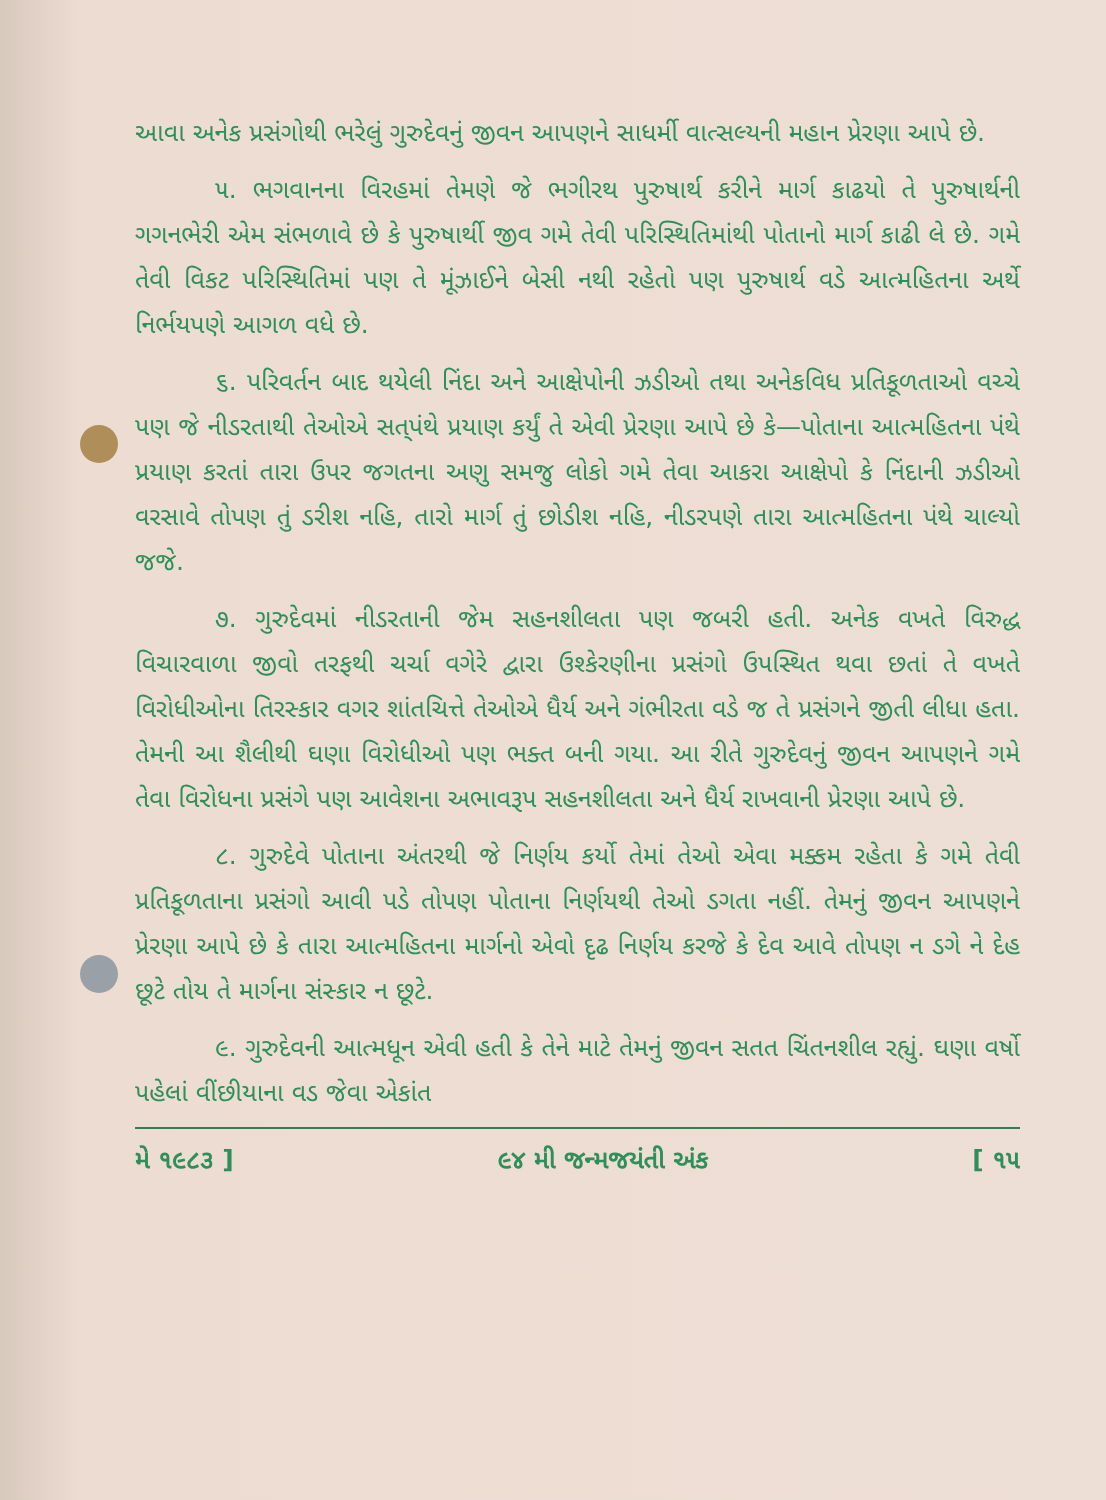આવા અનેક પ્રસંગોથી ભરેલું ગુરુદેવનું જીવન આપણને સાધર્મી વાત્સલ્યની મહાન પ્રેરણા આપે છે.
૫. ભગવાનના વિરહમાં તેમણે જે ભગીરથ પુરુષાર્થ કરીને માર્ગ કાઢયો તે પુરુષાર્થની ગગનભેરી એમ સંભળાવે છે કે પુરુષાર્થી જીવ ગમે તેવી પરિસ્થિતિમાંથી પોતાનો માર્ગ કાઢી લે છે. ગમે તેવી વિકટ પરિસ્થિતિમાં પણ તે મૂંઝાઈને બેસી નથી રહેતો પણ પુરુષાર્થ વડે આત્મહિતના અર્થે નિર્ભયપણે આગળ વધે છે.
૬. પરિવર્તન બાદ થયેલી નિંદા અને આક્ષેપોની ઝડીઓ તથા અનેકવિધ પ્રતિકૂળતાઓ વચ્ચે પણ જે નીડરતાથી તેઓએ સત્‌પંથે પ્રયાણ કર્યું તે એવી પ્રેરણા આપે છે કે—પોતાના આત્મહિતના પંથે પ્રયાણ કરતાં તારા ઉપર જગતના અણુ સમજુ લોકો ગમે તેવા આકરા આક્ષેપો કે નિંદાની ઝડીઓ વરસાવે તોપણ તું ડરીશ નહિ, તારો માર્ગ તું છોડીશ નહિ, નીડરપણે તારા આત્મહિતના પંથે ચાલ્યો જજે.
૭. ગુરુદેવમાં નીડરતાની જેમ સહનશીલતા પણ જબરી હતી. અનેક વખતે વિરુદ્ધ વિચારવાળા જીવો તરફથી ચર્ચા વગેરે દ્વારા ઉશ્કેરણીના પ્રસંગો ઉપસ્થિત થવા છતાં તે વખતે વિરોધીઓના તિરસ્કાર વગર શાંતચિત્તે તેઓએ ધૈર્ય અને ગંભીરતા વડે જ તે પ્રસંગને જીતી લીધા હતા. તેમની આ શૈલીથી ઘણા વિરોધીઓ પણ ભક્ત બની ગયા. આ રીતે ગુરુદેવનું જીવન આપણને ગમે તેવા વિરોધના પ્રસંગે પણ આવેશના અભાવરૂપ સહનશીલતા અને ધૈર્ય રાખવાની પ્રેરણા આપે છે.
૮. ગુરુદેવે પોતાના અંતરથી જે નિર્ણય કર્યો તેમાં તેઓ એવા મક્કમ રહેતા કે ગમે તેવી પ્રતિકૂળતાના પ્રસંગો આવી પડે તોપણ પોતાના નિર્ણયથી તેઓ ડગતા નહીં. તેમનું જીવન આપણને પ્રેરણા આપે છે કે તારા આત્મહિતના માર્ગનો એવો દૃઢ નિર્ણય કરજે કે દેવ આવે તોપણ ન ડગે ને દેહ છૂટે તોય તે માર્ગના સંસ્કાર ન છૂટે.
૯. ગુરુદેવની આત્મધૂન એવી હતી કે તેને માટે તેમનું જીવન સતત ચિંતનશીલ રહ્યું. ઘણા વર્ષો પહેલાં વીંછીયાના વડ જેવા એકાંત
મે ૧૯૮૩ ] ૯૪ મી જન્મજયંતી અંક [ ૧૫